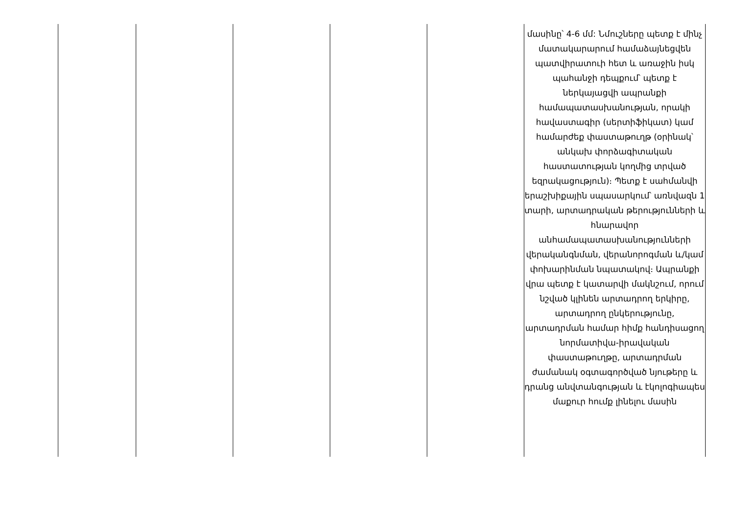| | | | | | մասինը՝ 4-6 մմ: Նմուշները պետք է մինչ մատակարարում համաձայնեցվեն պատվիրատուի հետ և առաջին իսկ պահանջի դեպքում՝ պետք է ներկայացվի ապրանքի համապատասխանության, որակի հավաստագիր (սերտիֆիկատ) կամ համարժեք փաստաթուղթ (օրինակ՝ անկախ փորձագիտական հաստատության կողմից տրված եզրակացություն)։ Պետք է սահմանվի երաշխիքային սպասարկում՝ առնվազն 1 տարի, արտադրական թերությունների և հնարավոր անհամապատասխանությունների վերականգնման, վերանորոգման և/կամ փոխարինման նպատակով։ Ապրանքի վրա պետք է կատարվի մակնշում, որում նշված կլինեն արտադրող երկիրը, արտադրող ընկերությունը, արտադրման համար հիմք հանդիսացող նորմատիվա-իրավական փաստաթուղթը, արտադրման ժամանակ օգտագործված նյութերը և դրանց անվտանգության և էկոլոգիապես մաքուր հումք լինելու մասին |